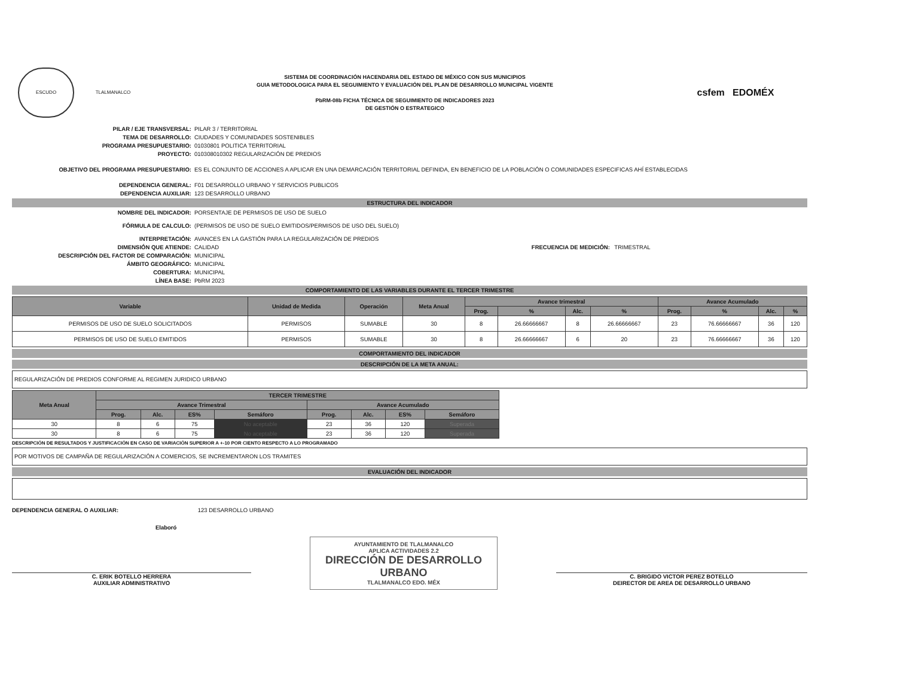ESCUDO TLALMANALCO
SISTEMA DE COORDINACIÓN HACENDARIA DEL ESTADO DE MÉXICO CON SUS MUNICIPIOS
GUIA METODOLOGICA PARA EL SEGUIMIENTO Y EVALUACIÓN DEL PLAN DE DESARROLLO MUNICIPAL VIGENTE
PbRM-08b FICHA TÉCNICA DE SEGUIMIENTO DE INDICADORES 2023
DE GESTIÓN O ESTRATEGICO
csfem EDOMÉX
PILAR / EJE TRANSVERSAL: PILAR 3 / TERRITORIAL TEMA DE DESARROLLO: CIUDADES Y COMUNIDADES SOSTENIBLES PROGRAMA PRESUPUESTARIO: 01030801 POLITICA TERRITORIAL PROYECTO: 010308010302 REGULARIZACIÓN DE PREDIOS OBJETIVO DEL PROGRAMA PRESUPUESTARIO: ES EL CONJUNTO DE ACCIONES A APLICAR EN UNA DEMARCACIÓN TERRITORIAL DEFINIDA, EN BENEFICIO DE LA POBLACIÓN O COMUNIDADES ESPECIFICAS AHÍ ESTABLECIDAS DEPENDENCIA GENERAL: F01 DESARROLLO URBANO Y SERVICIOS PUBLICOS DEPENDENCIA AUXILIAR: 123 DESARROLLO URBANO
ESTRUCTURA DEL INDICADOR
NOMBRE DEL INDICADOR: PORSENTAJE DE PERMISOS DE USO DE SUELO FÓRMULA DE CALCULO: (PERMISOS DE USO DE SUELO EMITIDOS/PERMISOS DE USO DEL SUELO) INTERPRETACIÓN: AVANCES EN LA GASTIÓN PARA LA REGULARIZACIÓN DE PREDIOS DIMENSIÓN QUE ATIENDE: CALIDAD FRECUENCIA DE MEDICIÓN: TRIMESTRAL DESCRIPCIÓN DEL FACTOR DE COMPARACIÓN: MUNICIPAL ÁMBITO GEOGRÁFICO: MUNICIPAL COBERTURA: MUNICIPAL LÍNEA BASE: PbRM 2023
COMPORTAMIENTO DE LAS VARIABLES DURANTE EL TERCER TRIMESTRE
| Variable | Unidad de Medida | Operación | Meta Anual | Avance trimestral | | | | Avance Acumulado | | | |
| --- | --- | --- | --- | --- | --- | --- | --- | --- | --- | --- | --- |
| | | | | Prog. | % | Alc. | % | Prog. | % | Alc. | % |
| PERMISOS DE USO DE SUELO SOLICITADOS | PERMISOS | SUMABLE | 30 | 8 | 26.66666667 | 8 | 26.66666667 | 23 | 76.66666667 | 36 | 120 |
| PERMISOS DE USO DE SUELO EMITIDOS | PERMISOS | SUMABLE | 30 | 8 | 26.66666667 | 6 | 20 | 23 | 76.66666667 | 36 | 120 |
COMPORTAMIENTO DEL INDICADOR
DESCRIPCIÓN DE LA META ANUAL:
REGULARIZACIÓN DE PREDIOS CONFORME AL REGIMEN JURIDICO URBANO
| Meta Anual | TERCER TRIMESTRE | | | | | | | |
| --- | --- | --- | --- | --- | --- | --- | --- | --- |
| | Avance Trimestral | | | | Avance Acumulado | | | |
| | Prog. | Alc. | ES% | Semáforo | Prog. | Alc. | ES% | Semáforo |
| 30 | 8 | 6 | 75 | No aceptable | 23 | 36 | 120 | Superada |
| 30 | 8 | 6 | 75 | No aceptable | 23 | 36 | 120 | Superada |
DESCRIPCIÓN DE RESULTADOS Y JUSTIFICACIÓN EN CASO DE VARIACIÓN SUPERIOR A +-10 POR CIENTO RESPECTO A LO PROGRAMADO
POR MOTIVOS DE CAMPAÑA DE REGULARIZACIÓN A COMERCIOS, SE INCREMENTARON LOS TRAMITES
EVALUACIÓN DEL INDICADOR
DEPENDENCIA GENERAL O AUXILIAR: 123 DESARROLLO URBANO
Elaboró
C. ERIK BOTELLO HERRERA
AUXILIAR ADMINISTRATIVO
AYUNTAMIENTO DE TLALMANALCO
APLICA ACTIVIDADES 2.2
DIRECCIÓN DE DESARROLLO URBANO
TLALMANALCO EDO. MÉX
C. BRIGIDO VICTOR PEREZ BOTELLO
DEIRECTOR DE AREA DE DESARROLLO URBANO